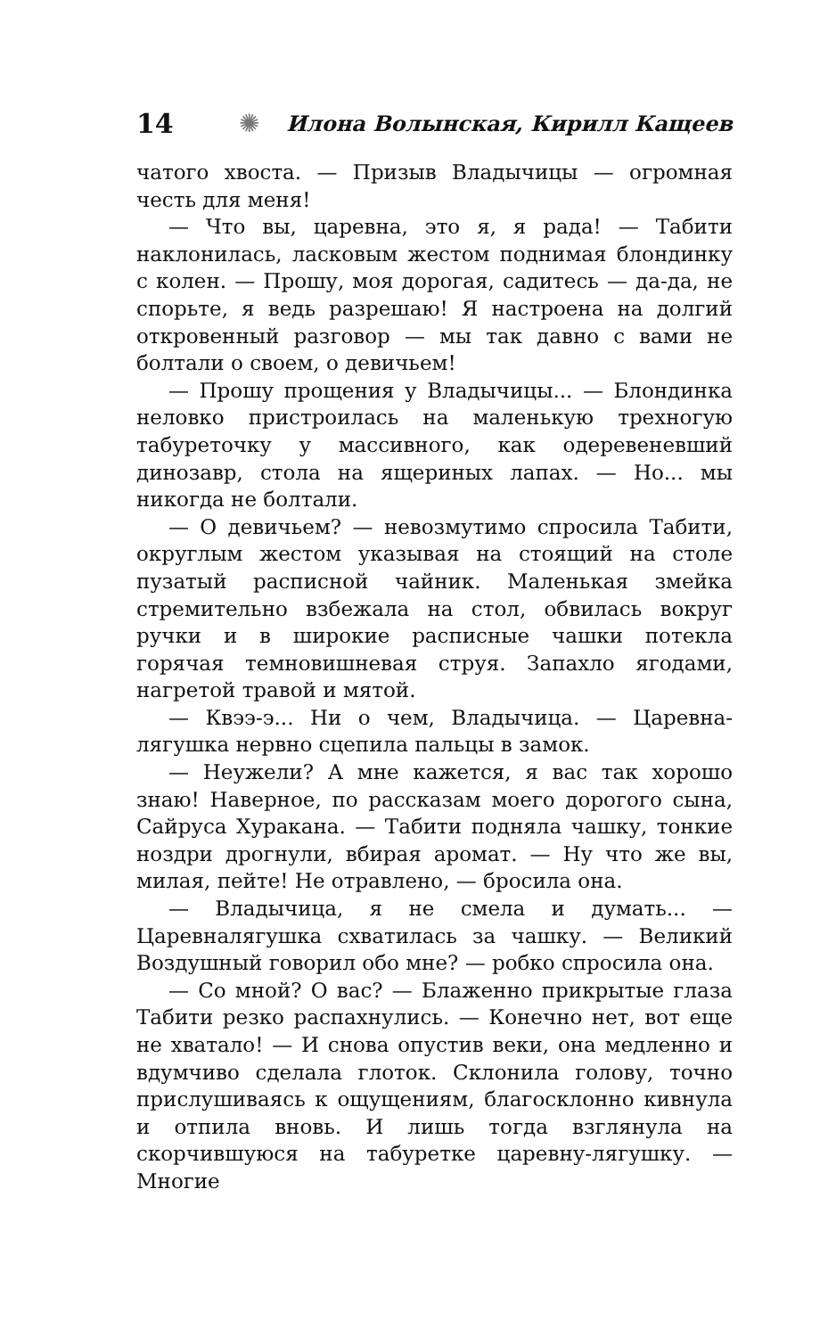14 ✺ Илона Волынская, Кирилл Кащеев
чатого хвоста. — Призыв Владычицы — огромная честь для меня!
— Что вы, царевна, это я, я рада! — Табити наклонилась, ласковым жестом поднимая блондинку с колен. — Прошу, моя дорогая, садитесь — да-да, не спорьте, я ведь разрешаю! Я настроена на долгий откровенный разговор — мы так давно с вами не болтали о своем, о девичьем!
— Прошу прощения у Владычицы... — Блондинка неловко пристроилась на маленькую трехногую табуреточку у массивного, как одеревеневший динозавр, стола на ящериных лапах. — Но... мы никогда не болтали.
— О девичьем? — невозмутимо спросила Табити, округлым жестом указывая на стоящий на столе пузатый расписной чайник. Маленькая змейка стремительно взбежала на стол, обвилась вокруг ручки и в широкие расписные чашки потекла горячая темновишневая струя. Запахло ягодами, нагретой травой и мятой.
— Квээ-э... Ни о чем, Владычица. — Царевна-лягушка нервно сцепила пальцы в замок.
— Неужели? А мне кажется, я вас так хорошо знаю! Наверное, по рассказам моего дорогого сына, Сайруса Хуракана. — Табити подняла чашку, тонкие ноздри дрогнули, вбирая аромат. — Ну что же вы, милая, пейте! Не отравлено, — бросила она.
— Владычица, я не смела и думать... — Царевналягушка схватилась за чашку. — Великий Воздушный говорил обо мне? — робко спросила она.
— Со мной? О вас? — Блаженно прикрытые глаза Табити резко распахнулись. — Конечно нет, вот еще не хватало! — И снова опустив веки, она медленно и вдумчиво сделала глоток. Склонила голову, точно прислушиваясь к ощущениям, благосклонно кивнула и отпила вновь. И лишь тогда взглянула на скорчившуюся на табуретке царевну-лягушку. — Многие